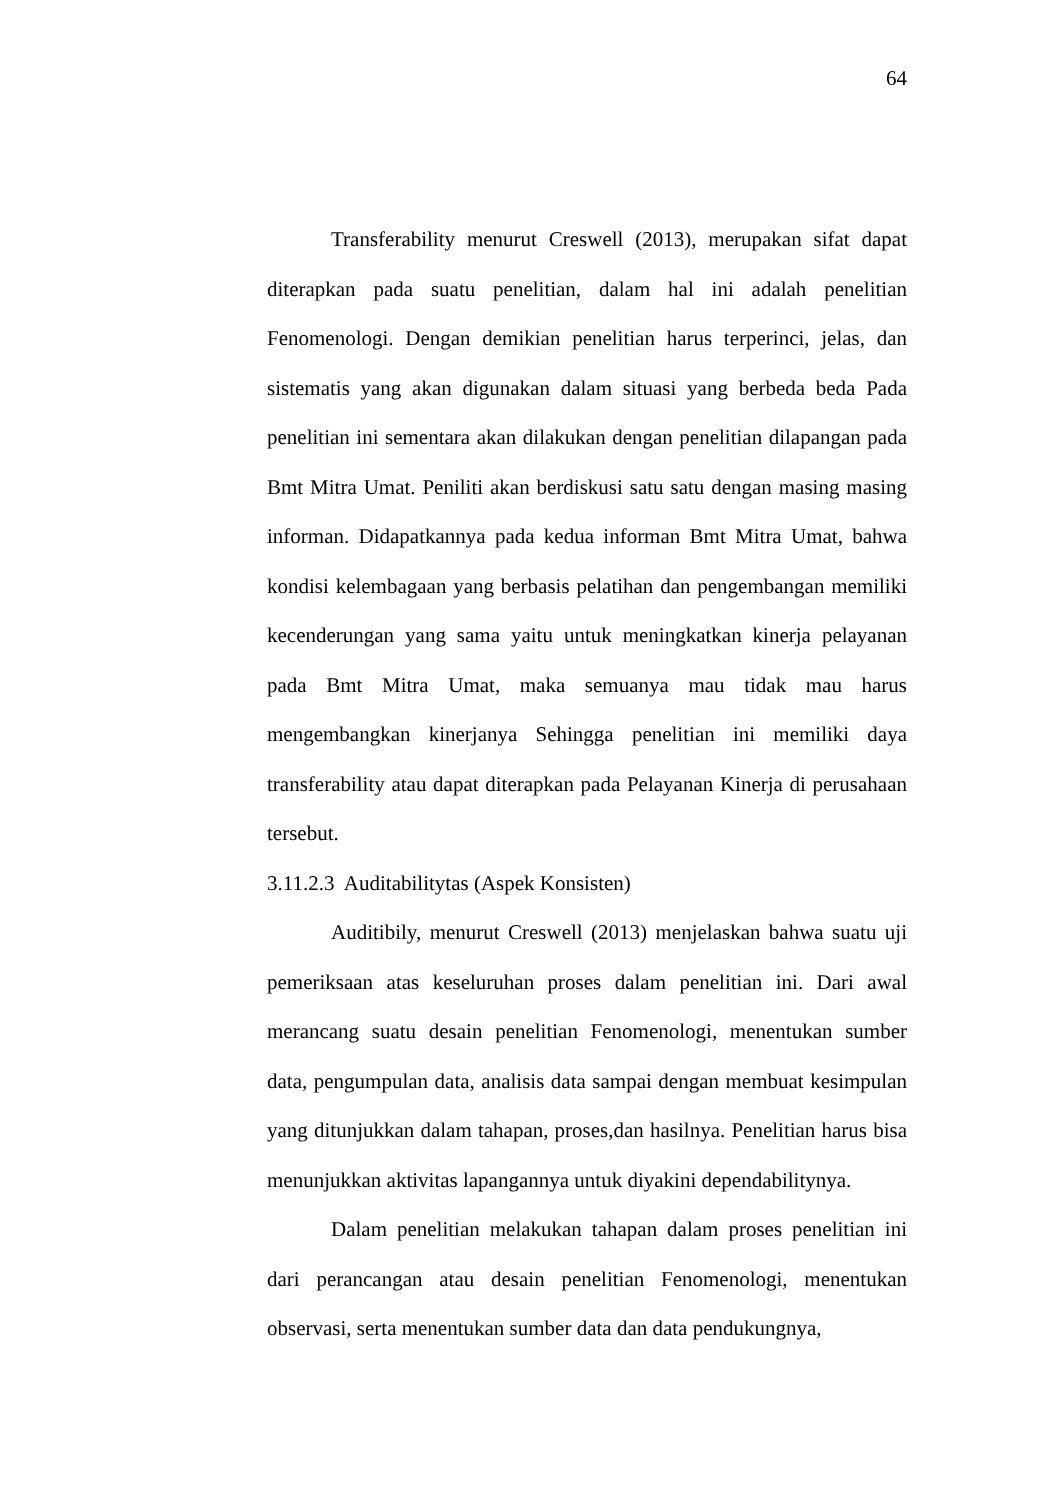64
Transferability menurut Creswell (2013), merupakan sifat dapat diterapkan pada suatu penelitian, dalam hal ini adalah penelitian Fenomenologi. Dengan demikian penelitian harus terperinci, jelas, dan sistematis yang akan digunakan dalam situasi yang berbeda beda Pada penelitian ini sementara akan dilakukan dengan penelitian dilapangan pada Bmt Mitra Umat. Peniliti akan berdiskusi satu satu dengan masing masing informan. Didapatkannya pada kedua informan Bmt Mitra Umat, bahwa kondisi kelembagaan yang berbasis pelatihan dan pengembangan memiliki kecenderungan yang sama yaitu untuk meningkatkan kinerja pelayanan pada Bmt Mitra Umat, maka semuanya mau tidak mau harus mengembangkan kinerjanya Sehingga penelitian ini memiliki daya transferability atau dapat diterapkan pada Pelayanan Kinerja di perusahaan tersebut.
3.11.2.3 Auditabilitytas (Aspek Konsisten)
Auditibily, menurut Creswell (2013) menjelaskan bahwa suatu uji pemeriksaan atas keseluruhan proses dalam penelitian ini. Dari awal merancang suatu desain penelitian Fenomenologi, menentukan sumber data, pengumpulan data, analisis data sampai dengan membuat kesimpulan yang ditunjukkan dalam tahapan, proses,dan hasilnya. Penelitian harus bisa menunjukkan aktivitas lapangannya untuk diyakini dependabilitynya.
Dalam penelitian melakukan tahapan dalam proses penelitian ini dari perancangan atau desain penelitian Fenomenologi, menentukan observasi, serta menentukan sumber data dan data pendukungnya,